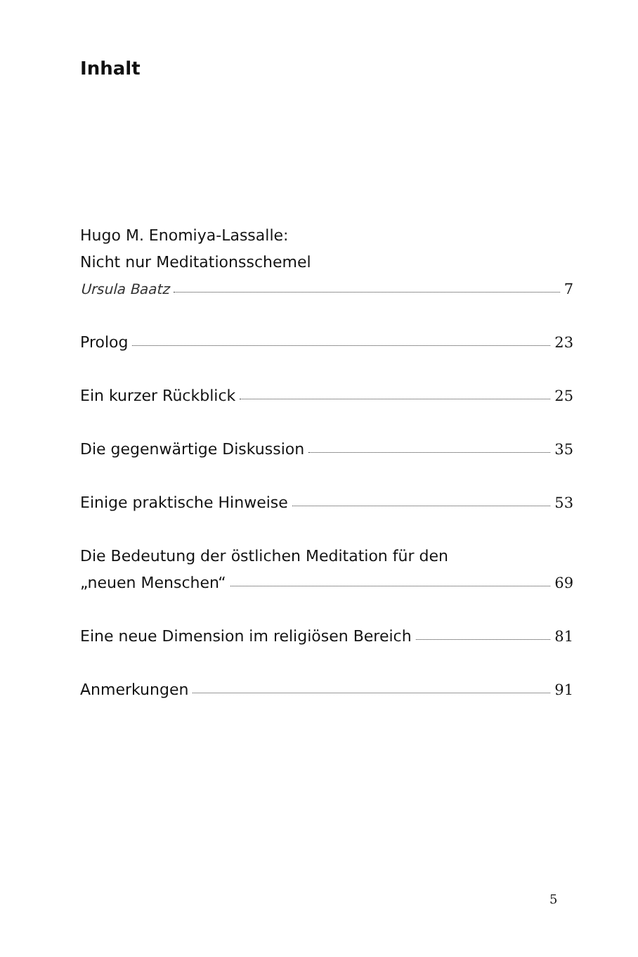Inhalt
Hugo M. Enomiya-Lassalle:
Nicht nur Meditationsschemel
Ursula Baatz 7
Prolog 23
Ein kurzer Rückblick 25
Die gegenwärtige Diskussion 35
Einige praktische Hinweise 53
Die Bedeutung der östlichen Meditation für den
„neuen Menschen“ 69
Eine neue Dimension im religiösen Bereich 81
Anmerkungen 91
5